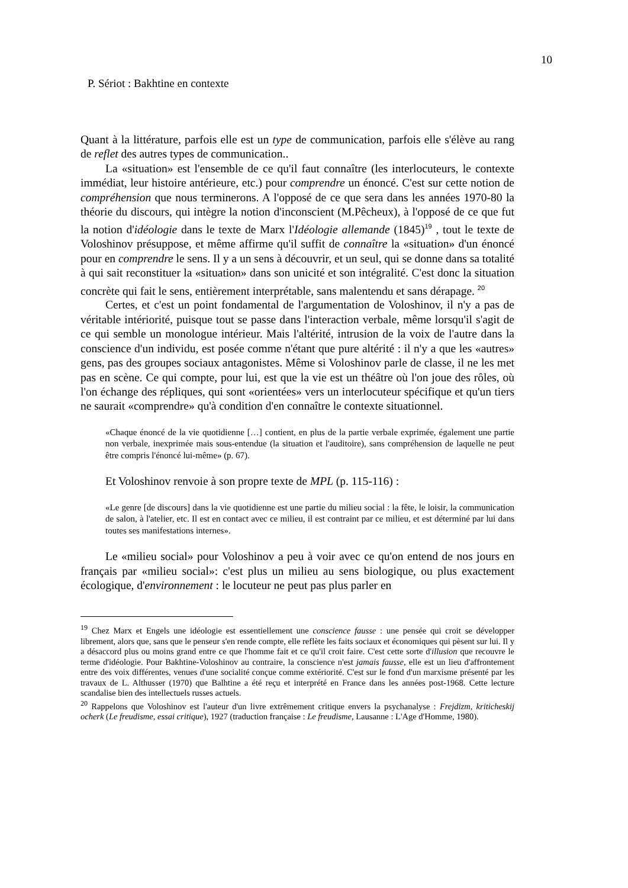10
P. Sériot : Bakhtine en contexte
Quant à la littérature, parfois elle est un type de communication, parfois elle s'élève au rang de reflet des autres types de communication..
La «situation» est l'ensemble de ce qu'il faut connaître (les interlocuteurs, le contexte immédiat, leur histoire antérieure, etc.) pour comprendre un énoncé. C'est sur cette notion de compréhension que nous terminerons. A l'opposé de ce que sera dans les années 1970-80 la théorie du discours, qui intègre la notion d'inconscient (M.Pêcheux), à l'opposé de ce que fut la notion d'idéologie dans le texte de Marx l'Idéologie allemande (1845)<sup>19</sup> , tout le texte de Voloshinov présuppose, et même affirme qu'il suffit de connaître la «situation» d'un énoncé pour en comprendre le sens. Il y a un sens à découvrir, et un seul, qui se donne dans sa totalité à qui sait reconstituer la «situation» dans son unicité et son intégralité. C'est donc la situation concrète qui fait le sens, entièrement interprétable, sans malentendu et sans dérapage. <sup>20</sup>
Certes, et c'est un point fondamental de l'argumentation de Voloshinov, il n'y a pas de véritable intériorité, puisque tout se passe dans l'interaction verbale, même lorsqu'il s'agit de ce qui semble un monologue intérieur. Mais l'altérité, intrusion de la voix de l'autre dans la conscience d'un individu, est posée comme n'étant que pure altérité : il n'y a que les «autres» gens, pas des groupes sociaux antagonistes. Même si Voloshinov parle de classe, il ne les met pas en scène. Ce qui compte, pour lui, est que la vie est un théâtre où l'on joue des rôles, où l'on échange des répliques, qui sont «orientées» vers un interlocuteur spécifique et qu'un tiers ne saurait «comprendre» qu'à condition d'en connaître le contexte situationnel.
«Chaque énoncé de la vie quotidienne […] contient, en plus de la partie verbale exprimée, également une partie non verbale, inexprimée mais sous-entendue (la situation et l'auditoire), sans compréhension de laquelle ne peut être compris l'énoncé lui-même» (p. 67).
Et Voloshinov renvoie à son propre texte de MPL (p. 115-116) :
«Le genre [de discours] dans la vie quotidienne est une partie du milieu social : la fête, le loisir, la communication de salon, à l'atelier, etc. Il est en contact avec ce milieu, il est contraint par ce milieu, et est déterminé par lui dans toutes ses manifestations internes».
Le «milieu social» pour Voloshinov a peu à voir avec ce qu'on entend de nos jours en français par «milieu social»: c'est plus un milieu au sens biologique, ou plus exactement écologique, d'environnement : le locuteur ne peut pas plus parler en
<sup>19</sup> Chez Marx et Engels une idéologie est essentiellement une conscience fausse : une pensée qui croit se développer librement, alors que, sans que le penseur s'en rende compte, elle reflète les faits sociaux et économiques qui pèsent sur lui. Il y a désaccord plus ou moins grand entre ce que l'homme fait et ce qu'il croit faire. C'est cette sorte d'illusion que recouvre le terme d'idéologie. Pour Bakhtine-Voloshinov au contraire, la conscience n'est jamais fausse, elle est un lieu d'affrontement entre des voix différentes, venues d'une socialité conçue comme extériorité. C'est sur le fond d'un marxisme présenté par les travaux de L. Althusser (1970) que Balhtine a été reçu et interprété en France dans les années post-1968. Cette lecture scandalise bien des intellectuels russes actuels.
<sup>20</sup> Rappelons que Voloshinov est l'auteur d'un livre extrêmement critique envers la psychanalyse : Frejdizm, kriticheskij ocherk (Le freudisme, essai critique), 1927 (traduction française : Le freudisme, Lausanne : L'Age d'Homme, 1980).